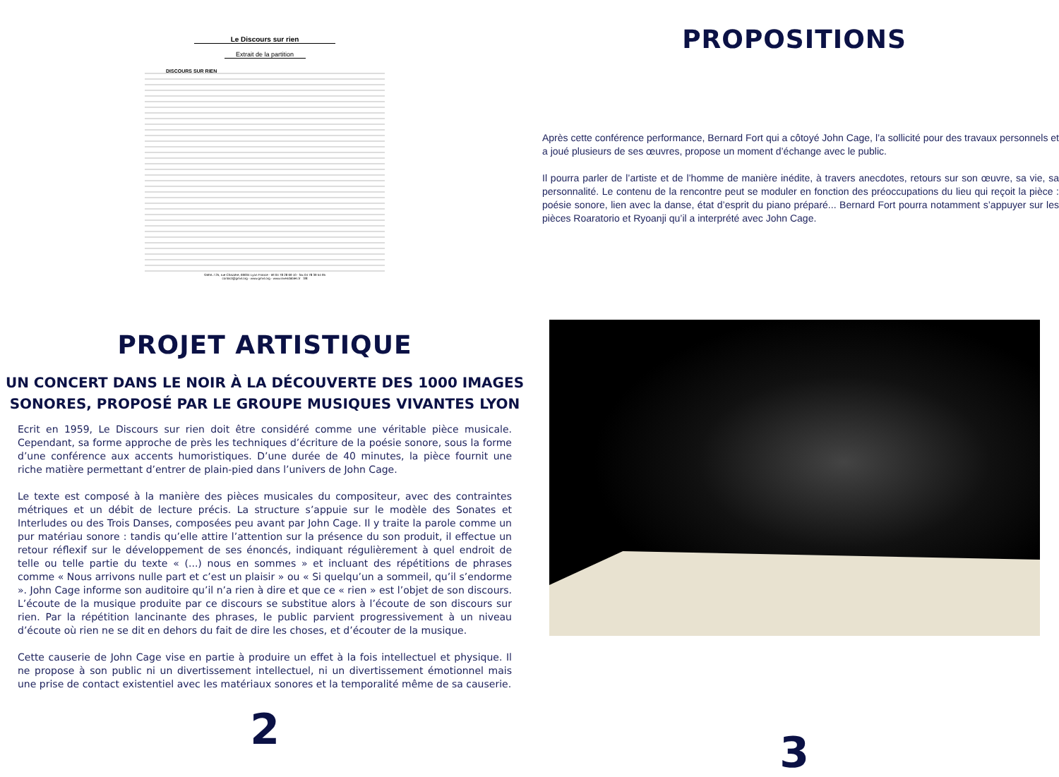Le Discours sur rien
Extrait de la partition
DISCOURS SUR RIEN
GMVL / 25, rue Chazière, 69004 Lyon France - tél 04 78 28 69 10 - fax 04 78 39 54 95
contact@gmvl.org - www.gmvl.org - www.invendables.fr 3/8
PROJET ARTISTIQUE
UN CONCERT DANS LE NOIR À LA DÉCOUVERTE DES 1000 IMAGES
SONORES, PROPOSÉ PAR LE GROUPE MUSIQUES VIVANTES LYON
Ecrit en 1959, Le Discours sur rien doit être considéré comme une véritable pièce musicale. Cependant, sa forme approche de près les techniques d’écriture de la poésie sonore, sous la forme d’une conférence aux accents humoristiques. D’une durée de 40 minutes, la pièce fournit une riche matière permettant d’entrer de plain-pied dans l’univers de John Cage.
Le texte est composé à la manière des pièces musicales du compositeur, avec des contraintes métriques et un débit de lecture précis. La structure s’appuie sur le modèle des Sonates et Interludes ou des Trois Danses, composées peu avant par John Cage. Il y traite la parole comme un pur matériau sonore : tandis qu’elle attire l’attention sur la présence du son produit, il effectue un retour réflexif sur le développement de ses énoncés, indiquant régulièrement à quel endroit de telle ou telle partie du texte « (...) nous en sommes » et incluant des répétitions de phrases comme « Nous arrivons nulle part et c’est un plaisir » ou « Si quelqu’un a sommeil, qu’il s’endorme ». John Cage informe son auditoire qu’il n’a rien à dire et que ce « rien » est l’objet de son discours. L’écoute de la musique produite par ce discours se substitue alors à l’écoute de son discours sur rien. Par la répétition lancinante des phrases, le public parvient progressivement à un niveau d’écoute où rien ne se dit en dehors du fait de dire les choses, et d’écouter de la musique.
Cette causerie de John Cage vise en partie à produire un effet à la fois intellectuel et physique. Il ne propose à son public ni un divertissement intellectuel, ni un divertissement émotionnel mais une prise de contact existentiel avec les matériaux sonores et la temporalité même de sa causerie.
2
PROPOSITIONS
Après cette conférence performance, Bernard Fort qui a côtoyé John Cage, l’a sollicité pour des travaux personnels et a joué plusieurs de ses œuvres, propose un moment d’échange avec le public.
Il pourra parler de l’artiste et de l’homme de manière inédite, à travers anecdotes, retours sur son œuvre, sa vie, sa personnalité. Le contenu de la rencontre peut se moduler en fonction des préoccupations du lieu qui reçoit la pièce : poésie sonore, lien avec la danse, état d’esprit du piano préparé... Bernard Fort pourra notamment s’appuyer sur les pièces Roaratorio et Ryoanji qu’il a interprété avec John Cage.
3